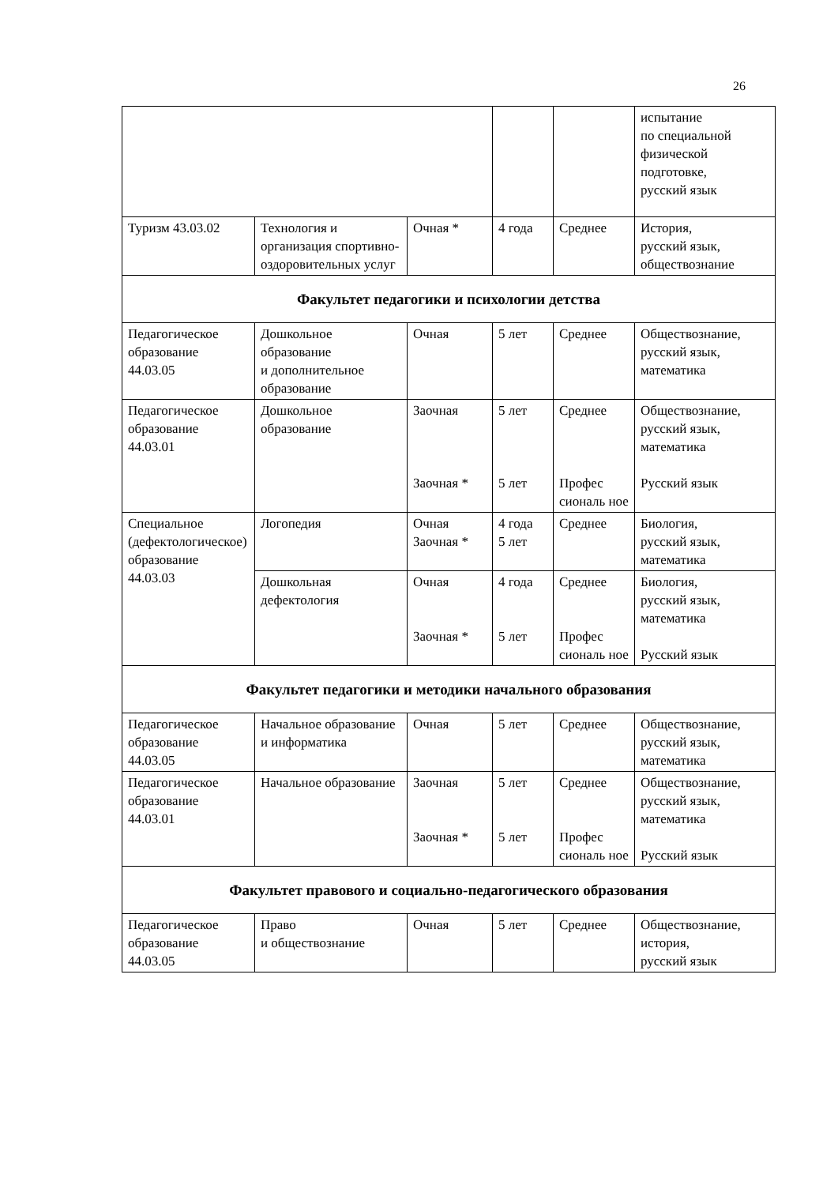26
| | | | | | испытание по специальной физической подготовке, русский язык |
| Туризм 43.03.02 | Технология и организация спортивно-оздоровительных услуг | Очная * | 4 года | Среднее | История, русский язык, обществознание |
| Факультет педагогики и психологии детства | | | | | |
| Педагогическое образование 44.03.05 | Дошкольное образование и дополнительное образование | Очная | 5 лет | Среднее | Обществознание, русский язык, математика |
| Педагогическое образование 44.03.01 | Дошкольное образование | Заочная Заочная * | 5 лет 5 лет | Среднее Профес сиональ ное | Обществознание, русский язык, математика Русский язык |
| Специальное (дефектологическое) образование 44.03.03 | Логопедия | Очная Заочная * | 4 года 5 лет | Среднее | Биология, русский язык, математика |
| | Дошкольная дефектология | Очная Заочная * | 4 года 5 лет | Среднее Профес сиональ ное | Биология, русский язык, математика Русский язык |
| Факультет педагогики и методики начального образования | | | | | |
| Педагогическое образование 44.03.05 | Начальное образование и информатика | Очная | 5 лет | Среднее | Обществознание, русский язык, математика |
| Педагогическое образование 44.03.01 | Начальное образование | Заочная Заочная * | 5 лет 5 лет | Среднее Профес сиональ ное | Обществознание, русский язык, математика Русский язык |
| Факультет правового и социально-педагогического образования | | | | | |
| Педагогическое образование 44.03.05 | Право и обществознание | Очная | 5 лет | Среднее | Обществознание, история, русский язык |